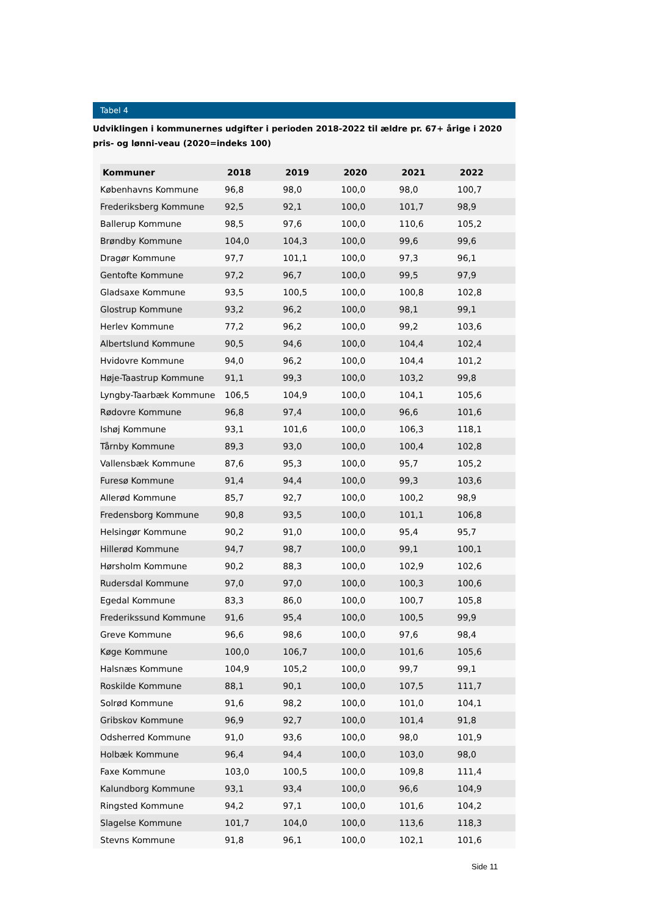Tabel 4
Udviklingen i kommunernes udgifter i perioden 2018-2022 til ældre pr. 67+ årige i 2020 pris- og lønni-veau (2020=indeks 100)
| Kommuner | 2018 | 2019 | 2020 | 2021 | 2022 |
| --- | --- | --- | --- | --- | --- |
| Københavns Kommune | 96,8 | 98,0 | 100,0 | 98,0 | 100,7 |
| Frederiksberg Kommune | 92,5 | 92,1 | 100,0 | 101,7 | 98,9 |
| Ballerup Kommune | 98,5 | 97,6 | 100,0 | 110,6 | 105,2 |
| Brøndby Kommune | 104,0 | 104,3 | 100,0 | 99,6 | 99,6 |
| Dragør Kommune | 97,7 | 101,1 | 100,0 | 97,3 | 96,1 |
| Gentofte Kommune | 97,2 | 96,7 | 100,0 | 99,5 | 97,9 |
| Gladsaxe Kommune | 93,5 | 100,5 | 100,0 | 100,8 | 102,8 |
| Glostrup Kommune | 93,2 | 96,2 | 100,0 | 98,1 | 99,1 |
| Herlev Kommune | 77,2 | 96,2 | 100,0 | 99,2 | 103,6 |
| Albertslund Kommune | 90,5 | 94,6 | 100,0 | 104,4 | 102,4 |
| Hvidovre Kommune | 94,0 | 96,2 | 100,0 | 104,4 | 101,2 |
| Høje-Taastrup Kommune | 91,1 | 99,3 | 100,0 | 103,2 | 99,8 |
| Lyngby-Taarbæk Kommune | 106,5 | 104,9 | 100,0 | 104,1 | 105,6 |
| Rødovre Kommune | 96,8 | 97,4 | 100,0 | 96,6 | 101,6 |
| Ishøj Kommune | 93,1 | 101,6 | 100,0 | 106,3 | 118,1 |
| Tårnby Kommune | 89,3 | 93,0 | 100,0 | 100,4 | 102,8 |
| Vallensbæk Kommune | 87,6 | 95,3 | 100,0 | 95,7 | 105,2 |
| Furesø Kommune | 91,4 | 94,4 | 100,0 | 99,3 | 103,6 |
| Allerød Kommune | 85,7 | 92,7 | 100,0 | 100,2 | 98,9 |
| Fredensborg Kommune | 90,8 | 93,5 | 100,0 | 101,1 | 106,8 |
| Helsingør Kommune | 90,2 | 91,0 | 100,0 | 95,4 | 95,7 |
| Hillerød Kommune | 94,7 | 98,7 | 100,0 | 99,1 | 100,1 |
| Hørsholm Kommune | 90,2 | 88,3 | 100,0 | 102,9 | 102,6 |
| Rudersdal Kommune | 97,0 | 97,0 | 100,0 | 100,3 | 100,6 |
| Egedal Kommune | 83,3 | 86,0 | 100,0 | 100,7 | 105,8 |
| Frederikssund Kommune | 91,6 | 95,4 | 100,0 | 100,5 | 99,9 |
| Greve Kommune | 96,6 | 98,6 | 100,0 | 97,6 | 98,4 |
| Køge Kommune | 100,0 | 106,7 | 100,0 | 101,6 | 105,6 |
| Halsnæs Kommune | 104,9 | 105,2 | 100,0 | 99,7 | 99,1 |
| Roskilde Kommune | 88,1 | 90,1 | 100,0 | 107,5 | 111,7 |
| Solrød Kommune | 91,6 | 98,2 | 100,0 | 101,0 | 104,1 |
| Gribskov Kommune | 96,9 | 92,7 | 100,0 | 101,4 | 91,8 |
| Odsherred Kommune | 91,0 | 93,6 | 100,0 | 98,0 | 101,9 |
| Holbæk Kommune | 96,4 | 94,4 | 100,0 | 103,0 | 98,0 |
| Faxe Kommune | 103,0 | 100,5 | 100,0 | 109,8 | 111,4 |
| Kalundborg Kommune | 93,1 | 93,4 | 100,0 | 96,6 | 104,9 |
| Ringsted Kommune | 94,2 | 97,1 | 100,0 | 101,6 | 104,2 |
| Slagelse Kommune | 101,7 | 104,0 | 100,0 | 113,6 | 118,3 |
| Stevns Kommune | 91,8 | 96,1 | 100,0 | 102,1 | 101,6 |
Side 11